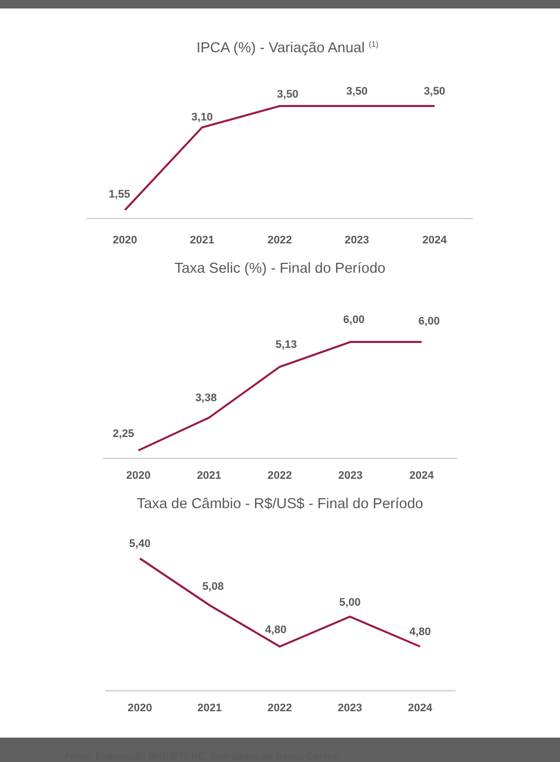IPCA (%) - Variação Anual <sup>(1)</sup>
1,55
3,10
3,50
3,50
3,50
2020
2021
2022
2023
2024
Taxa Selic (%) - Final do Período
2,25
3,38
5,13
6,00
6,00
2020
2021
2022
2023
2024
Taxa de Câmbio - R$/US$ - Final do Período
5,40
5,08
4,80
5,00
4,80
2020
2021
2022
2023
2024
Fonte: Elaboração BNB/ETENE, com dados do Banco Central.